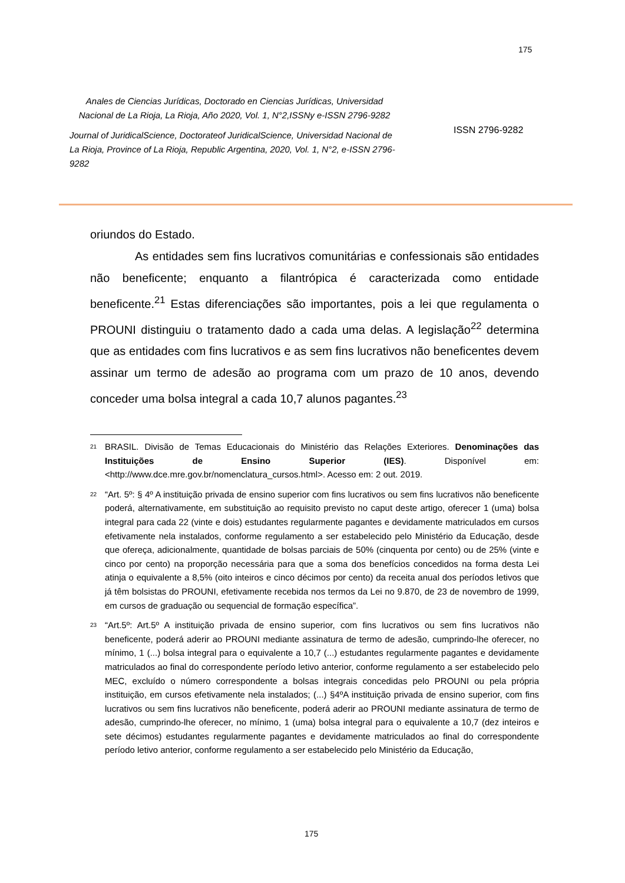175
Anales de Ciencias Jurídicas, Doctorado en Ciencias Jurídicas, Universidad Nacional de La Rioja, La Rioja, Año 2020, Vol. 1, N°2,ISSNy e-ISSN 2796-9282
Journal of JuridicalScience, Doctorateof JuridicalScience, Universidad Nacional de La Rioja, Province of La Rioja, Republic Argentina, 2020, Vol. 1, N°2, e-ISSN 2796-9282
ISSN 2796-9282
oriundos do Estado.
As entidades sem fins lucrativos comunitárias e confessionais são entidades não beneficente; enquanto a filantrópica é caracterizada como entidade beneficente.<sup>21</sup> Estas diferenciações são importantes, pois a lei que regulamenta o PROUNI distinguiu o tratamento dado a cada uma delas. A legislação<sup>22</sup> determina que as entidades com fins lucrativos e as sem fins lucrativos não beneficentes devem assinar um termo de adesão ao programa com um prazo de 10 anos, devendo conceder uma bolsa integral a cada 10,7 alunos pagantes.<sup>23</sup>
<sup>21</sup>
BRASIL. Divisão de Temas Educacionais do Ministério das Relações Exteriores. Denominações das Instituições de Ensino Superior (IES). Disponível em: <http://www.dce.mre.gov.br/nomenclatura_cursos.html>. Acesso em: 2 out. 2019.
<sup>22</sup>
“Art. 5º: § 4º A instituição privada de ensino superior com fins lucrativos ou sem fins lucrativos não beneficente poderá, alternativamente, em substituição ao requisito previsto no caput deste artigo, oferecer 1 (uma) bolsa integral para cada 22 (vinte e dois) estudantes regularmente pagantes e devidamente matriculados em cursos efetivamente nela instalados, conforme regulamento a ser estabelecido pelo Ministério da Educação, desde que ofereça, adicionalmente, quantidade de bolsas parciais de 50% (cinquenta por cento) ou de 25% (vinte e cinco por cento) na proporção necessária para que a soma dos benefícios concedidos na forma desta Lei atinja o equivalente a 8,5% (oito inteiros e cinco décimos por cento) da receita anual dos períodos letivos que já têm bolsistas do PROUNI, efetivamente recebida nos termos da Lei no 9.870, de 23 de novembro de 1999, em cursos de graduação ou sequencial de formação específica”.
<sup>23</sup>
“Art.5º: Art.5º A instituição privada de ensino superior, com fins lucrativos ou sem fins lucrativos não beneficente, poderá aderir ao PROUNI mediante assinatura de termo de adesão, cumprindo-lhe oferecer, no mínimo, 1 (...) bolsa integral para o equivalente a 10,7 (...) estudantes regularmente pagantes e devidamente matriculados ao final do correspondente período letivo anterior, conforme regulamento a ser estabelecido pelo MEC, excluído o número correspondente a bolsas integrais concedidas pelo PROUNI ou pela própria instituição, em cursos efetivamente nela instalados; (...) §4ºA instituição privada de ensino superior, com fins lucrativos ou sem fins lucrativos não beneficente, poderá aderir ao PROUNI mediante assinatura de termo de adesão, cumprindo-lhe oferecer, no mínimo, 1 (uma) bolsa integral para o equivalente a 10,7 (dez inteiros e sete décimos) estudantes regularmente pagantes e devidamente matriculados ao final do correspondente período letivo anterior, conforme regulamento a ser estabelecido pelo Ministério da Educação,
175